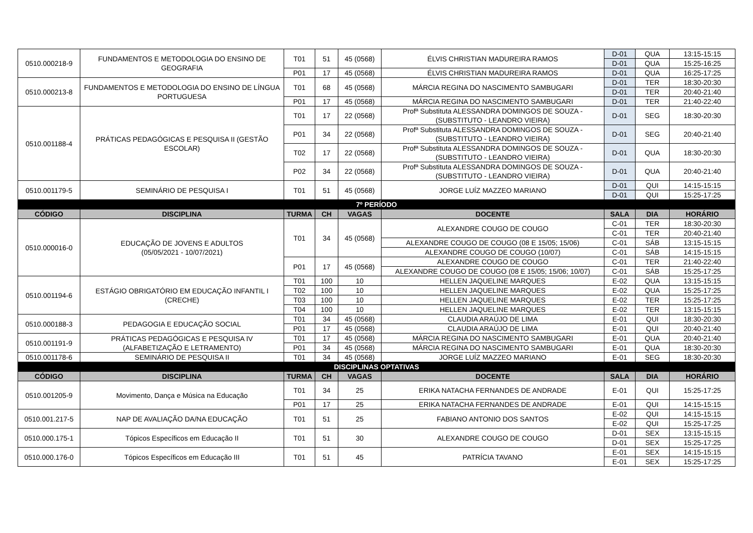| 0510.000218-9 | FUNDAMENTOS E METODOLOGIA DO ENSINO DE GEOGRAFIA | T01 | 51 | 45 (0568) | ÉLVIS CHRISTIAN MADUREIRA RAMOS | D-01 | QUA | 13:15-15:15 |
| | | | | | | D-01 | QUA | 15:25-16:25 |
| | | P01 | 17 | 45 (0568) | ÉLVIS CHRISTIAN MADUREIRA RAMOS | D-01 | QUA | 16:25-17:25 |
| 0510.000213-8 | FUNDAMENTOS E METODOLOGIA DO ENSINO DE LÍNGUA PORTUGUESA | T01 | 68 | 45 (0568) | MÁRCIA REGINA DO NASCIMENTO SAMBUGARI | D-01 | TER | 18:30-20:30 |
| | | | | | | D-01 | TER | 20:40-21:40 |
| | | P01 | 17 | 45 (0568) | MÁRCIA REGINA DO NASCIMENTO SAMBUGARI | D-01 | TER | 21:40-22:40 |
| 0510.001188-4 | PRÁTICAS PEDAGÓGICAS E PESQUISA II (GESTÃO ESCOLAR) | T01 | 17 | 22 (0568) | Profª Substituta ALESSANDRA DOMINGOS DE SOUZA - (SUBSTITUTO - LEANDRO VIEIRA) | D-01 | SEG | 18:30-20:30 |
| | | P01 | 34 | 22 (0568) | Profª Substituta ALESSANDRA DOMINGOS DE SOUZA - (SUBSTITUTO - LEANDRO VIEIRA) | D-01 | SEG | 20:40-21:40 |
| | | T02 | 17 | 22 (0568) | Profª Substituta ALESSANDRA DOMINGOS DE SOUZA - (SUBSTITUTO - LEANDRO VIEIRA) | D-01 | QUA | 18:30-20:30 |
| | | P02 | 34 | 22 (0568) | Profª Substituta ALESSANDRA DOMINGOS DE SOUZA - (SUBSTITUTO - LEANDRO VIEIRA) | D-01 | QUA | 20:40-21:40 |
| 0510.001179-5 | SEMINÁRIO DE PESQUISA I | T01 | 51 | 45 (0568) | JORGE LUÍZ MAZZEO MARIANO | D-01 | QUI | 14:15-15:15 |
| | | | | | | D-01 | QUI | 15:25-17:25 |
| 7º PERÍODO | | | | | | | | |
| CÓDIGO | DISCIPLINA | TURMA | CH | VAGAS | DOCENTE | SALA | DIA | HORÁRIO |
| 0510.000016-0 | EDUCAÇÃO DE JOVENS E ADULTOS (05/05/2021 - 10/07/2021) | T01 | 34 | 45 (0568) | ALEXANDRE COUGO DE COUGO | C-01 | TER | 18:30-20:30 |
| | | | | | | C-01 | TER | 20:40-21:40 |
| | | | | | ALEXANDRE COUGO DE COUGO (08 E 15/05; 15/06) | C-01 | SÁB | 13:15-15:15 |
| | | | | | ALEXANDRE COUGO DE COUGO (10/07) | C-01 | SÁB | 14:15-15:15 |
| | | P01 | 17 | 45 (0568) | ALEXANDRE COUGO DE COUGO | C-01 | TER | 21:40-22:40 |
| | | | | | ALEXANDRE COUGO DE COUGO (08 E 15/05; 15/06; 10/07) | C-01 | SÁB | 15:25-17:25 |
| 0510.001194-6 | ESTÁGIO OBRIGATÓRIO EM EDUCAÇÃO INFANTIL I (CRECHE) | T01 | 100 | 10 | HELLEN JAQUELINE MARQUES | E-02 | QUA | 13:15-15:15 |
| | | T02 | 100 | 10 | HELLEN JAQUELINE MARQUES | E-02 | QUA | 15:25-17:25 |
| | | T03 | 100 | 10 | HELLEN JAQUELINE MARQUES | E-02 | TER | 15:25-17:25 |
| | | T04 | 100 | 10 | HELLEN JAQUELINE MARQUES | E-02 | TER | 13:15-15:15 |
| 0510.000188-3 | PEDAGOGIA E EDUCAÇÃO SOCIAL | T01 | 34 | 45 (0568) | CLAUDIA ARAÚJO DE LIMA | E-01 | QUI | 18:30-20:30 |
| | | P01 | 17 | 45 (0568) | CLAUDIA ARAÚJO DE LIMA | E-01 | QUI | 20:40-21:40 |
| 0510.001191-9 | PRÁTICAS PEDAGÓGICAS E PESQUISA IV (ALFABETIZAÇÃO E LETRAMENTO) | T01 | 17 | 45 (0568) | MÁRCIA REGINA DO NASCIMENTO SAMBUGARI | E-01 | QUA | 20:40-21:40 |
| | | P01 | 34 | 45 (0568) | MÁRCIA REGINA DO NASCIMENTO SAMBUGARI | E-01 | QUA | 18:30-20:30 |
| 0510.001178-6 | SEMINÁRIO DE PESQUISA II | T01 | 34 | 45 (0568) | JORGE LUÍZ MAZZEO MARIANO | E-01 | SEG | 18:30-20:30 |
| DISCIPLINAS OPTATIVAS | | | | | | | | |
| CÓDIGO | DISCIPLINA | TURMA | CH | VAGAS | DOCENTE | SALA | DIA | HORÁRIO |
| 0510.001205-9 | Movimento, Dança e Música na Educação | T01 | 34 | 25 | ERIKA NATACHA FERNANDES DE ANDRADE | E-01 | QUI | 15:25-17:25 |
| | | P01 | 17 | 25 | ERIKA NATACHA FERNANDES DE ANDRADE | E-01 | QUI | 14:15-15:15 |
| 0510.001.217-5 | NAP DE AVALIAÇÃO DA/NA EDUCAÇÃO | T01 | 51 | 25 | FABIANO ANTONIO DOS SANTOS | E-02 | QUI | 14:15-15:15 |
| | | | | | | E-02 | QUI | 15:25-17:25 |
| 0510.000.175-1 | Tópicos Específicos em Educação II | T01 | 51 | 30 | ALEXANDRE COUGO DE COUGO | D-01 | SEX | 13:15-15:15 |
| | | | | | | D-01 | SEX | 15:25-17:25 |
| 0510.000.176-0 | Tópicos Específicos em Educação III | T01 | 51 | 45 | PATRÍCIA TAVANO | E-01 | SEX | 14:15-15:15 |
| | | | | | | E-01 | SEX | 15:25-17:25 |